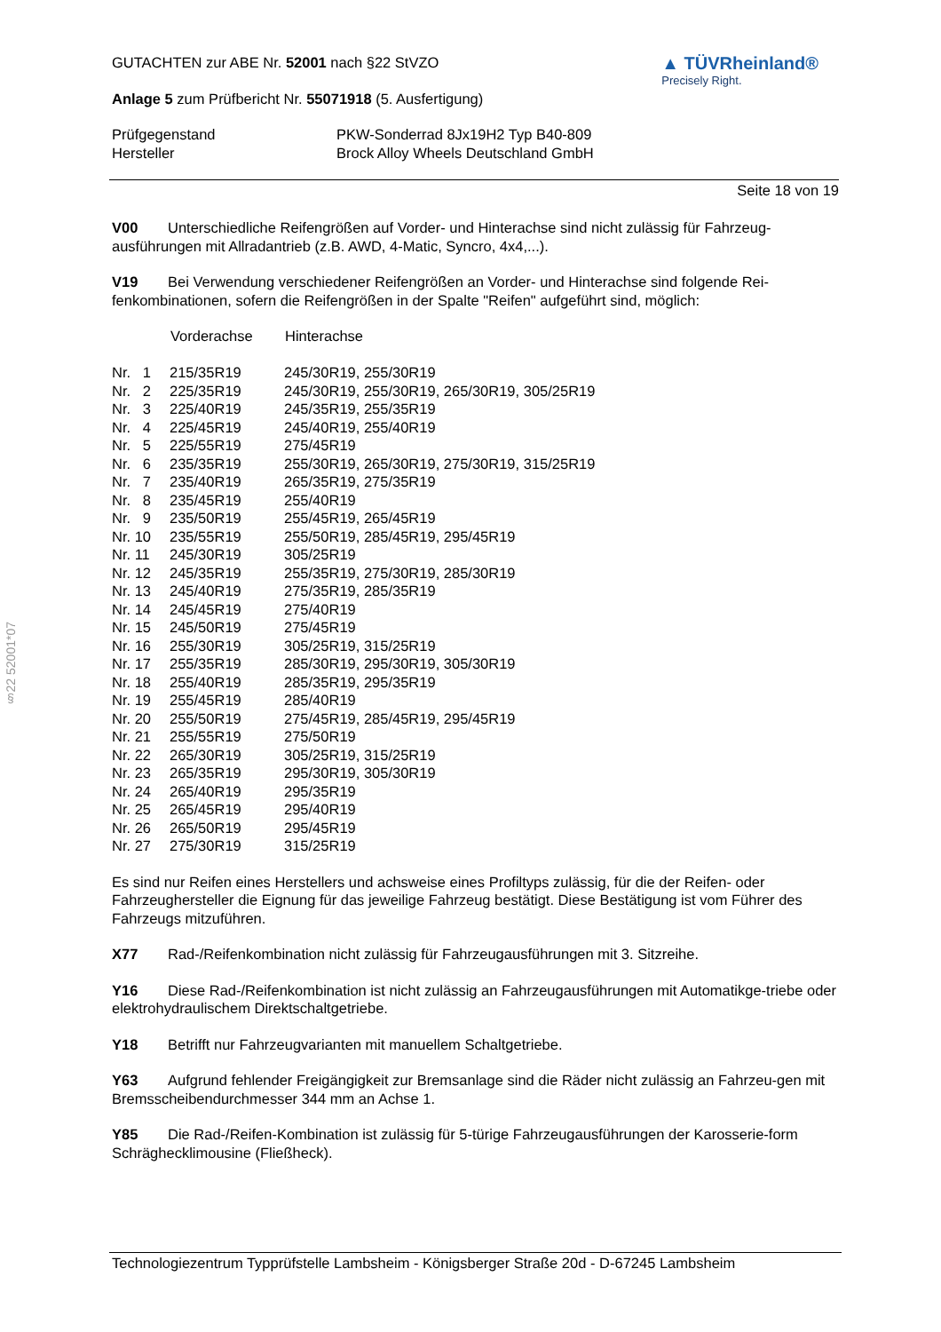§22 52001*07
GUTACHTEN zur ABE Nr. 52001 nach §22 StVZO
Anlage 5 zum Prüfbericht Nr. 55071918 (5. Ausfertigung)
▲ TÜVRheinland®
Precisely Right.
| Prüfgegenstand | PKW-Sonderrad 8Jx19H2 Typ B40-809 |
| Hersteller | Brock Alloy Wheels Deutschland GmbH |
Seite 18 von 19
V00 Unterschiedliche Reifengrößen auf Vorder- und Hinterachse sind nicht zulässig für Fahrzeug-ausführungen mit Allradantrieb (z.B. AWD, 4-Matic, Syncro, 4x4,...).
V19 Bei Verwendung verschiedener Reifengrößen an Vorder- und Hinterachse sind folgende Rei-fenkombinationen, sofern die Reifengrößen in der Spalte "Reifen" aufgeführt sind, möglich:
| | Vorderachse | Hinterachse |
| --- | --- | --- |
| Nr. 1 | 215/35R19 | 245/30R19, 255/30R19 |
| Nr. 2 | 225/35R19 | 245/30R19, 255/30R19, 265/30R19, 305/25R19 |
| Nr. 3 | 225/40R19 | 245/35R19, 255/35R19 |
| Nr. 4 | 225/45R19 | 245/40R19, 255/40R19 |
| Nr. 5 | 225/55R19 | 275/45R19 |
| Nr. 6 | 235/35R19 | 255/30R19, 265/30R19, 275/30R19, 315/25R19 |
| Nr. 7 | 235/40R19 | 265/35R19, 275/35R19 |
| Nr. 8 | 235/45R19 | 255/40R19 |
| Nr. 9 | 235/50R19 | 255/45R19, 265/45R19 |
| Nr. 10 | 235/55R19 | 255/50R19, 285/45R19, 295/45R19 |
| Nr. 11 | 245/30R19 | 305/25R19 |
| Nr. 12 | 245/35R19 | 255/35R19, 275/30R19, 285/30R19 |
| Nr. 13 | 245/40R19 | 275/35R19, 285/35R19 |
| Nr. 14 | 245/45R19 | 275/40R19 |
| Nr. 15 | 245/50R19 | 275/45R19 |
| Nr. 16 | 255/30R19 | 305/25R19, 315/25R19 |
| Nr. 17 | 255/35R19 | 285/30R19, 295/30R19, 305/30R19 |
| Nr. 18 | 255/40R19 | 285/35R19, 295/35R19 |
| Nr. 19 | 255/45R19 | 285/40R19 |
| Nr. 20 | 255/50R19 | 275/45R19, 285/45R19, 295/45R19 |
| Nr. 21 | 255/55R19 | 275/50R19 |
| Nr. 22 | 265/30R19 | 305/25R19, 315/25R19 |
| Nr. 23 | 265/35R19 | 295/30R19, 305/30R19 |
| Nr. 24 | 265/40R19 | 295/35R19 |
| Nr. 25 | 265/45R19 | 295/40R19 |
| Nr. 26 | 265/50R19 | 295/45R19 |
| Nr. 27 | 275/30R19 | 315/25R19 |
Es sind nur Reifen eines Herstellers und achsweise eines Profiltyps zulässig, für die der Reifen- oder Fahrzeughersteller die Eignung für das jeweilige Fahrzeug bestätigt. Diese Bestätigung ist vom Führer des Fahrzeugs mitzuführen.
X77 Rad-/Reifenkombination nicht zulässig für Fahrzeugausführungen mit 3. Sitzreihe.
Y16 Diese Rad-/Reifenkombination ist nicht zulässig an Fahrzeugausführungen mit Automatikge-triebe oder elektrohydraulischem Direktschaltgetriebe.
Y18 Betrifft nur Fahrzeugvarianten mit manuellem Schaltgetriebe.
Y63 Aufgrund fehlender Freigängigkeit zur Bremsanlage sind die Räder nicht zulässig an Fahrzeu-gen mit Bremsscheibendurchmesser 344 mm an Achse 1.
Y85 Die Rad-/Reifen-Kombination ist zulässig für 5-türige Fahrzeugausführungen der Karosserie-form Schräghecklimousine (Fließheck).
Technologiezentrum Typprüfstelle Lambsheim - Königsberger Straße 20d - D-67245 Lambsheim